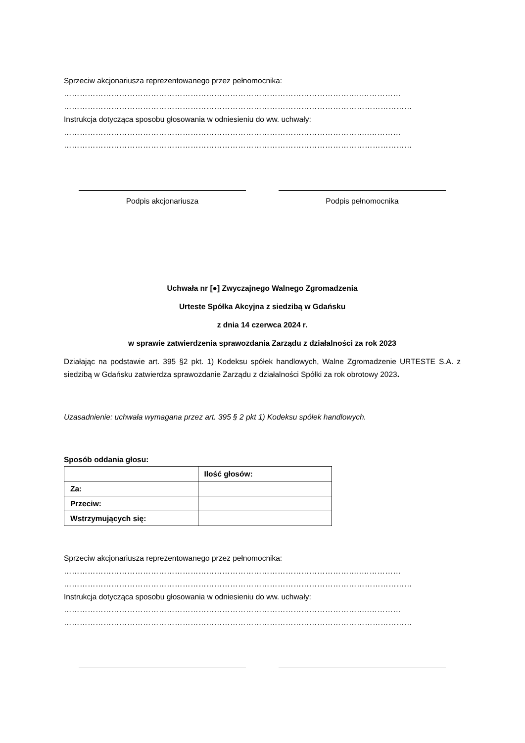Sprzeciw akcjonariusza reprezentowanego przez pełnomocnika:
…………………………………………………………………………………………………..……………
……………………………………………………………………………………………………………………
Instrukcja dotycząca sposobu głosowania w odniesieniu do ww. uchwały:
……………………………………………………………………………………………………..…………
……………………………………………………………………………………………………………………
Podpis akcjonariusza Podpis pełnomocnika
Uchwała nr [●] Zwyczajnego Walnego Zgromadzenia
Urteste Spółka Akcyjna z siedzibą w Gdańsku
z dnia 14 czerwca 2024 r.
w sprawie zatwierdzenia sprawozdania Zarządu z działalności za rok 2023
Działając na podstawie art. 395 §2 pkt. 1) Kodeksu spółek handlowych, Walne Zgromadzenie URTESTE S.A. z siedzibą w Gdańsku zatwierdza sprawozdanie Zarządu z działalności Spółki za rok obrotowy 2023.
Uzasadnienie: uchwała wymagana przez art. 395 § 2 pkt 1) Kodeksu spółek handlowych.
Sposób oddania głosu:
| | Ilość głosów: |
| --- | --- |
| Za: | |
| Przeciw: | |
| Wstrzymujących się: | |
Sprzeciw akcjonariusza reprezentowanego przez pełnomocnika:
…………………………………………………………………………………………………..……………
……………………………………………………………………………………………………………………
Instrukcja dotycząca sposobu głosowania w odniesieniu do ww. uchwały:
……………………………………………………………………………………………………..…………
……………………………………………………………………………………………………………………